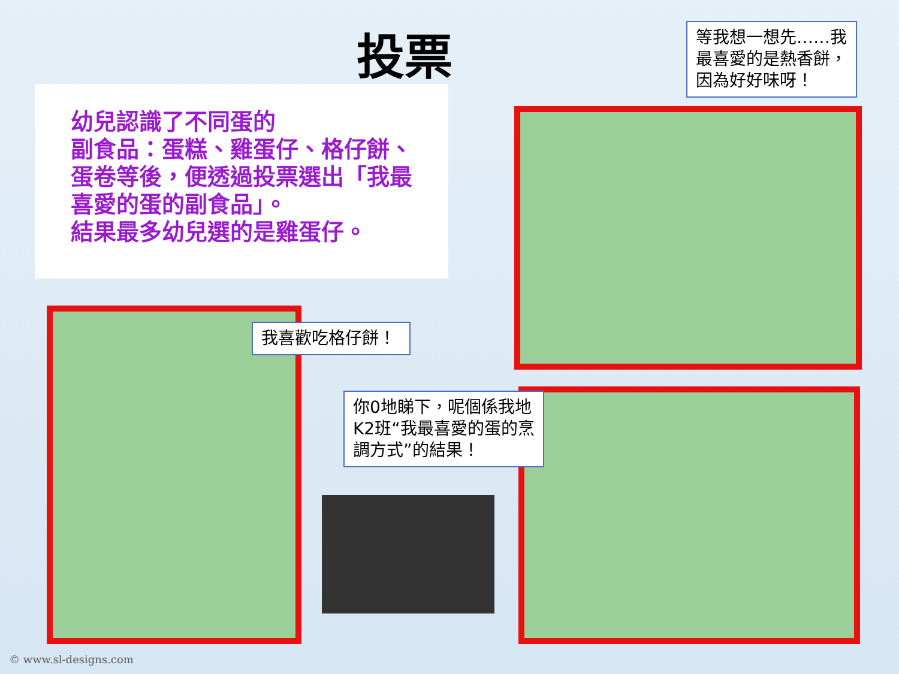投票
等我想一想先……我最喜愛的是熱香餅，因為好好味呀！
幼兒認識了不同蛋的
副食品：蛋糕、雞蛋仔、格仔餅、蛋卷等後，便透過投票選出「我最喜愛的蛋的副食品」。
結果最多幼兒選的是雞蛋仔。
我喜歡吃格仔餅！
你0地睇下，呢個係我地K2班“我最喜愛的蛋的烹調方式”的結果！
© www.sl-designs.com